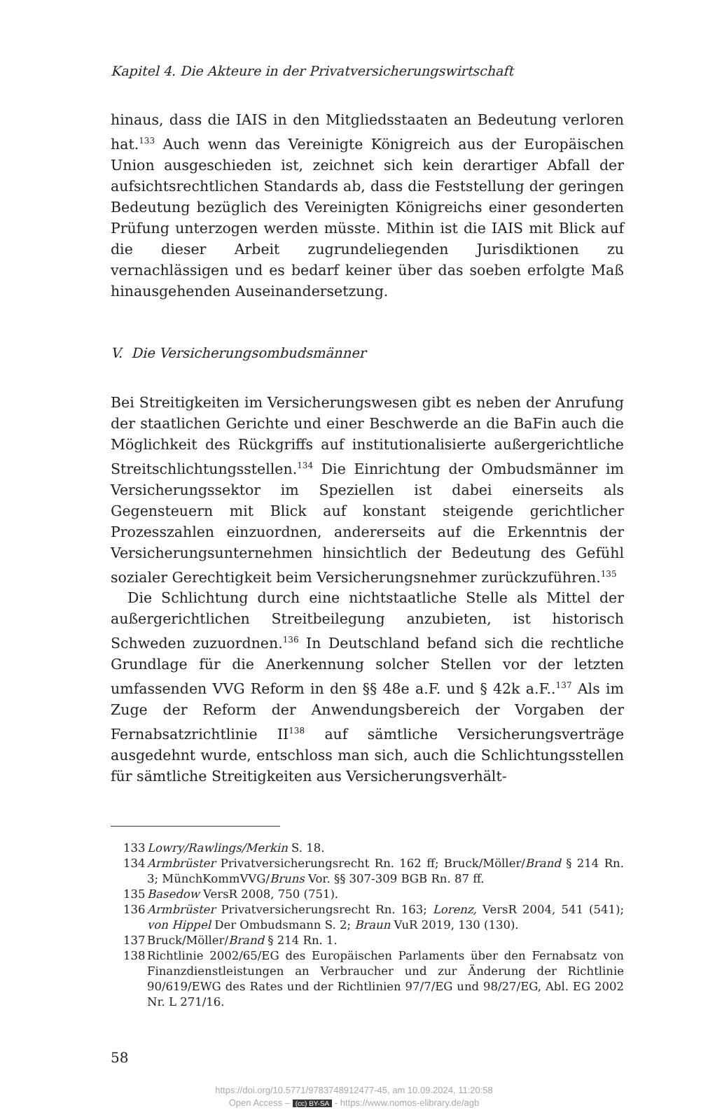Kapitel 4. Die Akteure in der Privatversicherungswirtschaft
hinaus, dass die IAIS in den Mitgliedsstaaten an Bedeutung verloren hat.<sup>133</sup> Auch wenn das Vereinigte Königreich aus der Europäischen Union ausgeschieden ist, zeichnet sich kein derartiger Abfall der aufsichtsrechtlichen Standards ab, dass die Feststellung der geringen Bedeutung bezüglich des Vereinigten Königreichs einer gesonderten Prüfung unterzogen werden müsste. Mithin ist die IAIS mit Blick auf die dieser Arbeit zugrundeliegenden Jurisdiktionen zu vernachlässigen und es bedarf keiner über das soeben erfolgte Maß hinausgehenden Auseinandersetzung.
V. Die Versicherungsombudsmänner
Bei Streitigkeiten im Versicherungswesen gibt es neben der Anrufung der staatlichen Gerichte und einer Beschwerde an die BaFin auch die Möglichkeit des Rückgriffs auf institutionalisierte außergerichtliche Streitschlichtungsstellen.<sup>134</sup> Die Einrichtung der Ombudsmänner im Versicherungssektor im Speziellen ist dabei einerseits als Gegensteuern mit Blick auf konstant steigende gerichtlicher Prozesszahlen einzuordnen, andererseits auf die Erkenntnis der Versicherungsunternehmen hinsichtlich der Bedeutung des Gefühl sozialer Gerechtigkeit beim Versicherungsnehmer zurückzuführen.<sup>135</sup>
Die Schlichtung durch eine nichtstaatliche Stelle als Mittel der außergerichtlichen Streitbeilegung anzubieten, ist historisch Schweden zuzuordnen.<sup>136</sup> In Deutschland befand sich die rechtliche Grundlage für die Anerkennung solcher Stellen vor der letzten umfassenden VVG Reform in den §§ 48e a.F. und § 42k a.F..<sup>137</sup> Als im Zuge der Reform der Anwendungsbereich der Vorgaben der Fernabsatzrichtlinie II<sup>138</sup> auf sämtliche Versicherungsverträge ausgedehnt wurde, entschloss man sich, auch die Schlichtungsstellen für sämtliche Streitigkeiten aus Versicherungsverhält-
133 Lowry/Rawlings/Merkin S. 18.
134 Armbrüster Privatversicherungsrecht Rn. 162 ff; Bruck/Möller/Brand § 214 Rn. 3; MünchKommVVG/Bruns Vor. §§ 307-309 BGB Rn. 87 ff.
135 Basedow VersR 2008, 750 (751).
136 Armbrüster Privatversicherungsrecht Rn. 163; Lorenz, VersR 2004, 541 (541); von Hippel Der Ombudsmann S. 2; Braun VuR 2019, 130 (130).
137 Bruck/Möller/Brand § 214 Rn. 1.
138 Richtlinie 2002/65/EG des Europäischen Parlaments über den Fernabsatz von Finanzdienstleistungen an Verbraucher und zur Änderung der Richtlinie 90/619/EWG des Rates und der Richtlinien 97/7/EG und 98/27/EG, Abl. EG 2002 Nr. L 271/16.
58
https://doi.org/10.5771/9783748912477-45, am 10.09.2024, 11:20:58
Open Access – (cc) BY-SA - https://www.nomos-elibrary.de/agb